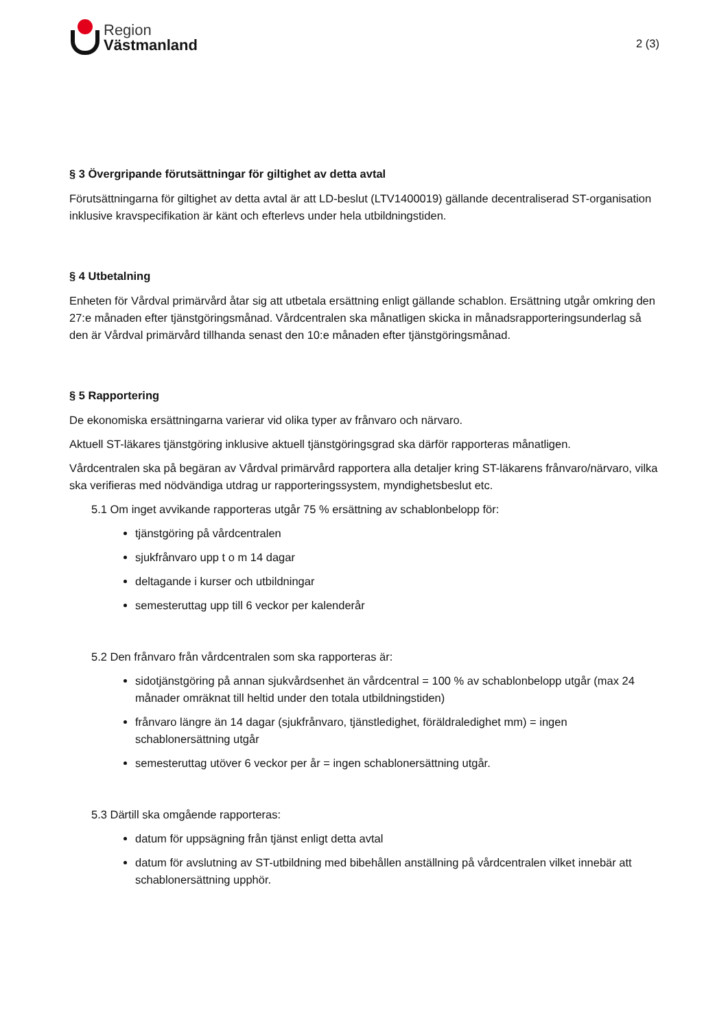Region
Västmanland
2 (3)
§ 3 Övergripande förutsättningar för giltighet av detta avtal
Förutsättningarna för giltighet av detta avtal är att LD-beslut (LTV1400019) gällande decentraliserad ST-organisation inklusive kravspecifikation är känt och efterlevs under hela utbildningstiden.
§ 4 Utbetalning
Enheten för Vårdval primärvård åtar sig att utbetala ersättning enligt gällande schablon. Ersättning utgår omkring den 27:e månaden efter tjänstgöringsmånad. Vårdcentralen ska månatligen skicka in månadsrapporteringsunderlag så den är Vårdval primärvård tillhanda senast den 10:e månaden efter tjänstgöringsmånad.
§ 5 Rapportering
De ekonomiska ersättningarna varierar vid olika typer av frånvaro och närvaro.
Aktuell ST-läkares tjänstgöring inklusive aktuell tjänstgöringsgrad ska därför rapporteras månatligen.
Vårdcentralen ska på begäran av Vårdval primärvård rapportera alla detaljer kring ST-läkarens frånvaro/närvaro, vilka ska verifieras med nödvändiga utdrag ur rapporteringssystem, myndighetsbeslut etc.
5.1 Om inget avvikande rapporteras utgår 75 % ersättning av schablonbelopp för:
tjänstgöring på vårdcentralen
sjukfrånvaro upp t o m 14 dagar
deltagande i kurser och utbildningar
semesteruttag upp till 6 veckor per kalenderår
5.2 Den frånvaro från vårdcentralen som ska rapporteras är:
sidotjänstgöring på annan sjukvårdsenhet än vårdcentral = 100 % av schablonbelopp utgår (max 24 månader omräknat till heltid under den totala utbildningstiden)
frånvaro längre än 14 dagar (sjukfrånvaro, tjänstledighet, föräldraledighet mm) = ingen schablonersättning utgår
semesteruttag utöver 6 veckor per år = ingen schablonersättning utgår.
5.3 Därtill ska omgående rapporteras:
datum för uppsägning från tjänst enligt detta avtal
datum för avslutning av ST-utbildning med bibehållen anställning på vårdcentralen vilket innebär att schablonersättning upphör.